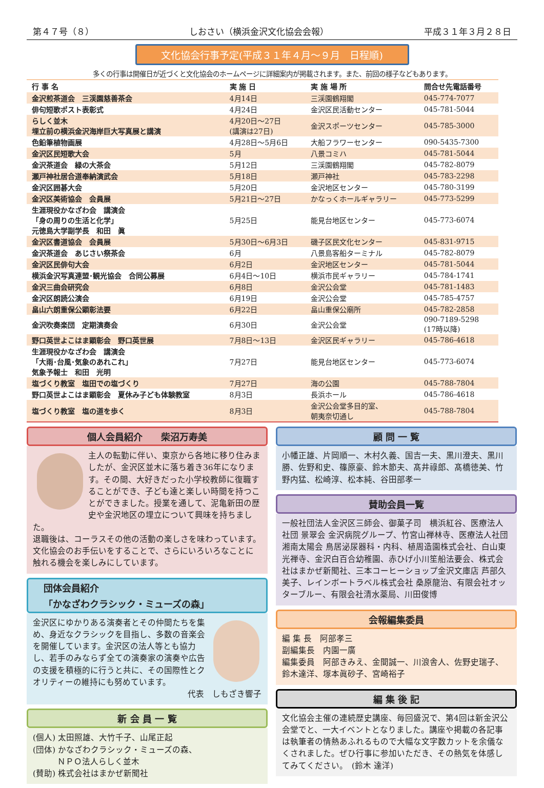第４７号（８） しおさい（横浜金沢文化協会会報） 平成３１年３月２８日
文化協会行事予定(平成３１年４月～９月　日程順)
多くの行事は開催日が近づくと文化協会のホームページに詳細案内が掲載されます。また、前回の様子などもあります。
| 行 事 名 | 実 施 日 | 実 施 場 所 | 問合せ先電話番号 |
| --- | --- | --- | --- |
| 金沢煎茶道会 三渓園慈善茶会 | 4月14日 | 三渓園鶴翔閣 | 045-774-7077 |
| 俳句短歌ポスト表彰式 | 4月24日 | 金沢区民活動センター | 045-781-5044 |
| らしく並木 埋立前の横浜金沢海岸巨大写真展と講演 | 4月20日～27日 (講演は27日) | 金沢スポーツセンター | 045-785-3000 |
| 色鉛筆植物画展 | 4月28日～5月6日 | 大船フラワーセンター | 090-5435-7300 |
| 金沢区民短歌大会 | 5月 | 八景コミハ | 045-781-5044 |
| 金沢茶道会 緑の大茶会 | 5月12日 | 三渓園鶴翔閣 | 045-782-8079 |
| 瀬戸神社居合道奉納演武会 | 5月18日 | 瀬戸神社 | 045-783-2298 |
| 金沢区囲碁大会 | 5月20日 | 金沢地区センター | 045-780-3199 |
| 金沢区美術協会 会員展 | 5月21日～27日 | かなっくホールギャラリー | 045-773-5299 |
| 生涯現役かなざわ会 講演会 「身の周りの生活と化学」 元徳島大学副学長 和田 眞 | 5月25日 | 能見台地区センター | 045-773-6074 |
| 金沢区書道協会 会員展 | 5月30日～6月3日 | 磯子区民文化センター | 045-831-9715 |
| 金沢茶道会 あじさい祭茶会 | 6月 | 八景島客船ターミナル | 045-782-8079 |
| 金沢区民俳句大会 | 6月2日 | 金沢地区センター | 045-781-5044 |
| 横浜金沢写真連盟･観光協会 合同公募展 | 6月4日～10日 | 横浜市民ギャラリー | 045-784-1741 |
| 金沢三曲会研究会 | 6月8日 | 金沢公会堂 | 045-781-1483 |
| 金沢区朗読公演会 | 6月19日 | 金沢公会堂 | 045-785-4757 |
| 畠山六朗重保公顕彰法要 | 6月22日 | 畠山重保公廟所 | 045-782-2858 |
| 金沢吹奏楽団 定期演奏会 | 6月30日 | 金沢公会堂 | 090-7189-5298 (17時以降) |
| 野口英世よこはま顕彰会 野口英世展 | 7月8日～13日 | 金沢区民ギャラリー | 045-786-4618 |
| 生涯現役かなざわ会 講演会 「大雨･台風･気象のあれこれ」 気象予報士 和田 光明 | 7月27日 | 能見台地区センター | 045-773-6074 |
| 塩づくり教室 塩田での塩づくり | 7月27日 | 海の公園 | 045-788-7804 |
| 野口英世よこはま顕彰会 夏休み子ども体験教室 | 8月3日 | 長浜ホール | 045-786-4618 |
| 塩づくり教室 塩の道を歩く | 8月3日 | 金沢公会堂多目的室、 朝夷奈切通し | 045-788-7804 |
個人会員紹介　　柴沼万寿美
主人の転勤に伴い、東京から各地に移り住みましたが、金沢区並木に落ち着き36年になります。その間、大好きだった小学校教師に復職することができ、子ども達と楽しい時間を持つことができました。授業を通して、泥亀新田の歴史や金沢地区の埋立について興味を持ちました。
退職後は、コーラスその他の活動の楽しさを味わっています。文化協会のお手伝いをすることで、さらにいろいろなことに触れる機会を楽しみにしています。
団体会員紹介
「かなざわクラシック・ミューズの森」
金沢区にゆかりある演奏者とその仲間たちを集め、身近なクラシックを目指し、多数の音楽会を開催しています。金沢区の法人等とも協力し、若手のみならず全ての演奏家の演奏や広告の支援を積極的に行うと共に、その国際性とクオリティーの維持にも努めています。
代表　しもざき響子
新 会 員 一 覧
(個人) 太田照雄、大竹千子、山尾正起
(団体) かなざわクラシック・ミューズの森、
　　　ＮＰＯ法人らしく並木
(賛助) 株式会社はまかぜ新聞社
顧 問 一 覧
小幡正雄、片岡順一、木村久義、国吉一夫、黒川澄夫、黒川勝、佐野和史、篠原豪、鈴木節夫、髙井祿郎、髙橋徳美、竹野内猛、松崎淳、松本純、谷田部孝一
賛助会員一覧
一般社団法人金沢区三師会、御菓子司　横浜紅谷、医療法人社団 景翠会 金沢病院グループ、竹宮山禅林寺、医療法人社団 湘南太陽会 鳥居泌尿器科・内科、植周造園株式会社、白山東光禅寺、金沢白百合幼稚園、赤ひげ小川笙船法要会、株式会社はまかぜ新聞社、三本コーヒーショップ金沢文庫店 芦部久美子、レインボートラベル株式会社 桑原龍治、有限会社オッターブルー、有限会社清水薬局、川田俊博
会報編集委員
編 集 長　阿部孝三
副編集長　内園一廣
編集委員　阿部きみえ、金間誠一、川浪舎人、佐野史瑞子、鈴木達洋、塚本眞砂子、宮崎裕子
編 集 後 記
文化協会主催の連続歴史講座、毎回盛況で、第4回は新金沢公会堂でと、一大イベントとなりました。講座や掲載の各記事は執筆者の情熱あふれるもので大幅な文字数カットを余儀なくされました。ぜひ行事に参加いただき、その熱気を体感してみてください。　(鈴木 達洋)